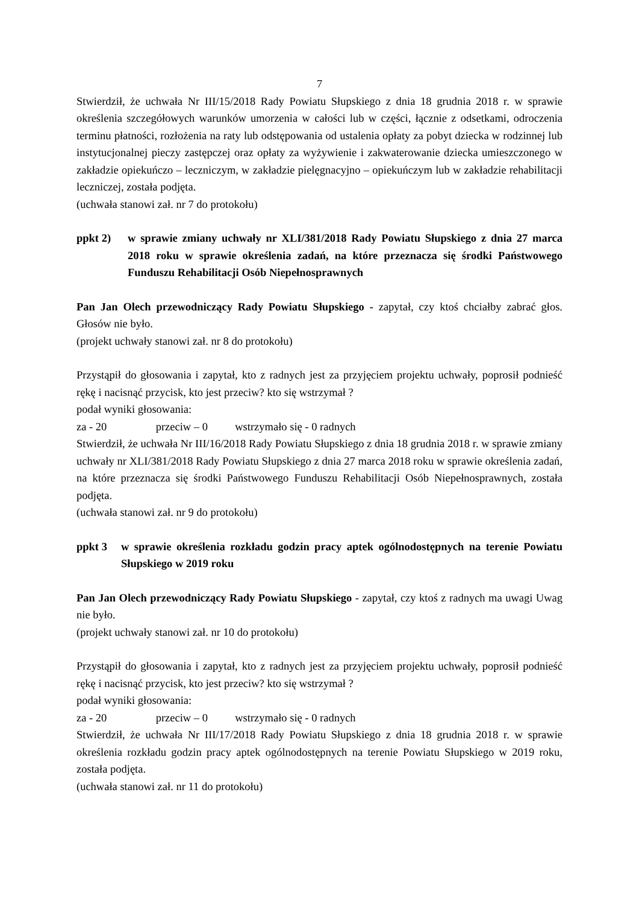7
Stwierdził, że uchwała Nr III/15/2018 Rady Powiatu Słupskiego z dnia 18 grudnia 2018 r. w sprawie określenia szczegółowych warunków umorzenia w całości lub w części, łącznie z odsetkami, odroczenia terminu płatności, rozłożenia na raty lub odstępowania od ustalenia opłaty za pobyt dziecka w rodzinnej lub instytucjonalnej pieczy zastępczej oraz opłaty za wyżywienie i zakwaterowanie dziecka umieszczonego w zakładzie opiekuńczo – leczniczym, w zakładzie pielęgnacyjno – opiekuńczym lub w zakładzie rehabilitacji leczniczej, została podjęta.
(uchwała stanowi zał. nr 7 do protokołu)
ppkt 2) w sprawie zmiany uchwały nr XLI/381/2018 Rady Powiatu Słupskiego z dnia 27 marca 2018 roku w sprawie określenia zadań, na które przeznacza się środki Państwowego Funduszu Rehabilitacji Osób Niepełnosprawnych
Pan Jan Olech przewodniczący Rady Powiatu Słupskiego - zapytał, czy ktoś chciałby zabrać głos. Głosów nie było.
(projekt uchwały stanowi zał. nr 8 do protokołu)
Przystąpił do głosowania i zapytał, kto z radnych jest za przyjęciem projektu uchwały, poprosił podnieść rękę i nacisnąć przycisk, kto jest przeciw? kto się wstrzymał ?
podał wyniki głosowania:
za - 20 przeciw – 0 wstrzymało się - 0 radnych
Stwierdził, że uchwała Nr III/16/2018 Rady Powiatu Słupskiego z dnia 18 grudnia 2018 r. w sprawie zmiany uchwały nr XLI/381/2018 Rady Powiatu Słupskiego z dnia 27 marca 2018 roku w sprawie określenia zadań, na które przeznacza się środki Państwowego Funduszu Rehabilitacji Osób Niepełnosprawnych, została podjęta.
(uchwała stanowi zał. nr 9 do protokołu)
ppkt 3 w sprawie określenia rozkładu godzin pracy aptek ogólnodostępnych na terenie Powiatu Słupskiego w 2019 roku
Pan Jan Olech przewodniczący Rady Powiatu Słupskiego - zapytał, czy ktoś z radnych ma uwagi Uwag nie było.
(projekt uchwały stanowi zał. nr 10 do protokołu)
Przystąpił do głosowania i zapytał, kto z radnych jest za przyjęciem projektu uchwały, poprosił podnieść rękę i nacisnąć przycisk, kto jest przeciw? kto się wstrzymał ?
podał wyniki głosowania:
za - 20 przeciw – 0 wstrzymało się - 0 radnych
Stwierdził, że uchwała Nr III/17/2018 Rady Powiatu Słupskiego z dnia 18 grudnia 2018 r. w sprawie określenia rozkładu godzin pracy aptek ogólnodostępnych na terenie Powiatu Słupskiego w 2019 roku, została podjęta.
(uchwała stanowi zał. nr 11 do protokołu)